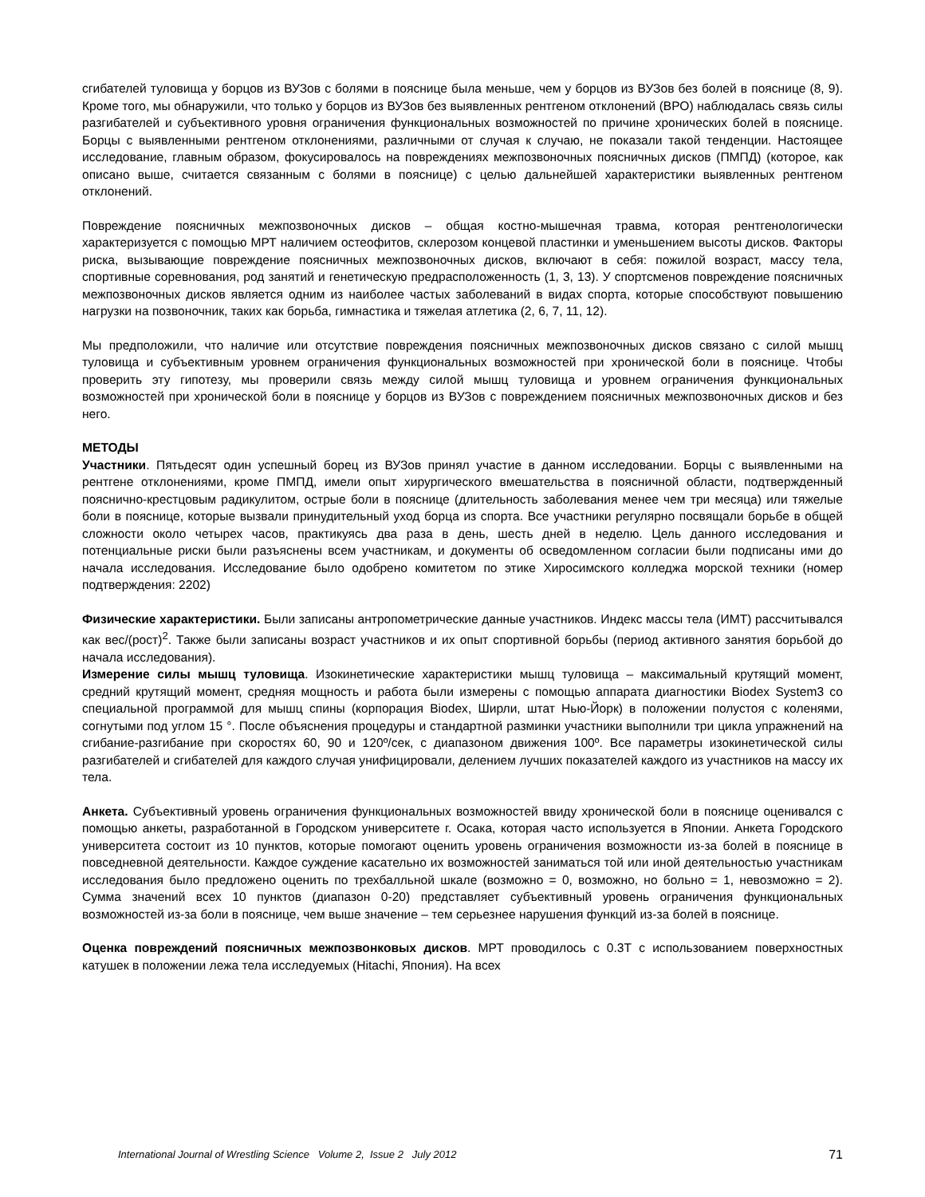сгибателей туловища у борцов из ВУЗов с болями в пояснице была меньше, чем у борцов из ВУЗов без болей в пояснице (8, 9). Кроме того, мы обнаружили, что только у борцов из ВУЗов без выявленных рентгеном отклонений (ВРО) наблюдалась связь силы разгибателей и субъективного уровня ограничения функциональных возможностей по причине хронических болей в пояснице. Борцы с выявленными рентгеном отклонениями, различными от случая к случаю, не показали такой тенденции. Настоящее исследование, главным образом, фокусировалось на повреждениях межпозвоночных поясничных дисков (ПМПД) (которое, как описано выше, считается связанным с болями в пояснице) с целью дальнейшей характеристики выявленных рентгеном отклонений.
Повреждение поясничных межпозвоночных дисков – общая костно-мышечная травма, которая рентгенологически характеризуется с помощью МРТ наличием остеофитов, склерозом концевой пластинки и уменьшением высоты дисков. Факторы риска, вызывающие повреждение поясничных межпозвоночных дисков, включают в себя: пожилой возраст, массу тела, спортивные соревнования, род занятий и генетическую предрасположенность (1, 3, 13). У спортсменов повреждение поясничных межпозвоночных дисков является одним из наиболее частых заболеваний в видах спорта, которые способствуют повышению нагрузки на позвоночник, таких как борьба, гимнастика и тяжелая атлетика (2, 6, 7, 11, 12).
Мы предположили, что наличие или отсутствие повреждения поясничных межпозвоночных дисков связано с силой мышц туловища и субъективным уровнем ограничения функциональных возможностей при хронической боли в пояснице. Чтобы проверить эту гипотезу, мы проверили связь между силой мышц туловища и уровнем ограничения функциональных возможностей при хронической боли в пояснице у борцов из ВУЗов с повреждением поясничных межпозвоночных дисков и без него.
МЕТОДЫ
Участники. Пятьдесят один успешный борец из ВУЗов принял участие в данном исследовании. Борцы с выявленными на рентгене отклонениями, кроме ПМПД, имели опыт хирургического вмешательства в поясничной области, подтвержденный пояснично-крестцовым радикулитом, острые боли в пояснице (длительность заболевания менее чем три месяца) или тяжелые боли в пояснице, которые вызвали принудительный уход борца из спорта. Все участники регулярно посвящали борьбе в общей сложности около четырех часов, практикуясь два раза в день, шесть дней в неделю. Цель данного исследования и потенциальные риски были разъяснены всем участникам, и документы об осведомленном согласии были подписаны ими до начала исследования. Исследование было одобрено комитетом по этике Хиросимского колледжа морской техники (номер подтверждения: 2202)
Физические характеристики. Были записаны антропометрические данные участников. Индекс массы тела (ИМТ) рассчитывался как вес/(рост)<sup>2</sup>. Также были записаны возраст участников и их опыт спортивной борьбы (период активного занятия борьбой до начала исследования).
Измерение силы мышц туловища. Изокинетические характеристики мышц туловища – максимальный крутящий момент, средний крутящий момент, средняя мощность и работа были измерены с помощью аппарата диагностики Biodex System3 со специальной программой для мышц спины (корпорация Biodex, Ширли, штат Нью-Йорк) в положении полустоя с коленями, согнутыми под углом 15 °. После объяснения процедуры и стандартной разминки участники выполнили три цикла упражнений на сгибание-разгибание при скоростях 60, 90 и 120º/сек, с диапазоном движения 100º. Все параметры изокинетической силы разгибателей и сгибателей для каждого случая унифицировали, делением лучших показателей каждого из участников на массу их тела.
Анкета. Субъективный уровень ограничения функциональных возможностей ввиду хронической боли в пояснице оценивался с помощью анкеты, разработанной в Городском университете г. Осака, которая часто используется в Японии. Анкета Городского университета состоит из 10 пунктов, которые помогают оценить уровень ограничения возможности из-за болей в пояснице в повседневной деятельности. Каждое суждение касательно их возможностей заниматься той или иной деятельностью участникам исследования было предложено оценить по трехбалльной шкале (возможно = 0, возможно, но больно = 1, невозможно = 2). Сумма значений всех 10 пунктов (диапазон 0-20) представляет субъективный уровень ограничения функциональных возможностей из-за боли в пояснице, чем выше значение – тем серьезнее нарушения функций из-за болей в пояснице.
Оценка повреждений поясничных межпозвонковых дисков. МРТ проводилось с 0.3Т с использованием поверхностных катушек в положении лежа тела исследуемых (Hitachi, Япония). На всех
International Journal of Wrestling Science Volume 2, Issue 2 July 2012 71